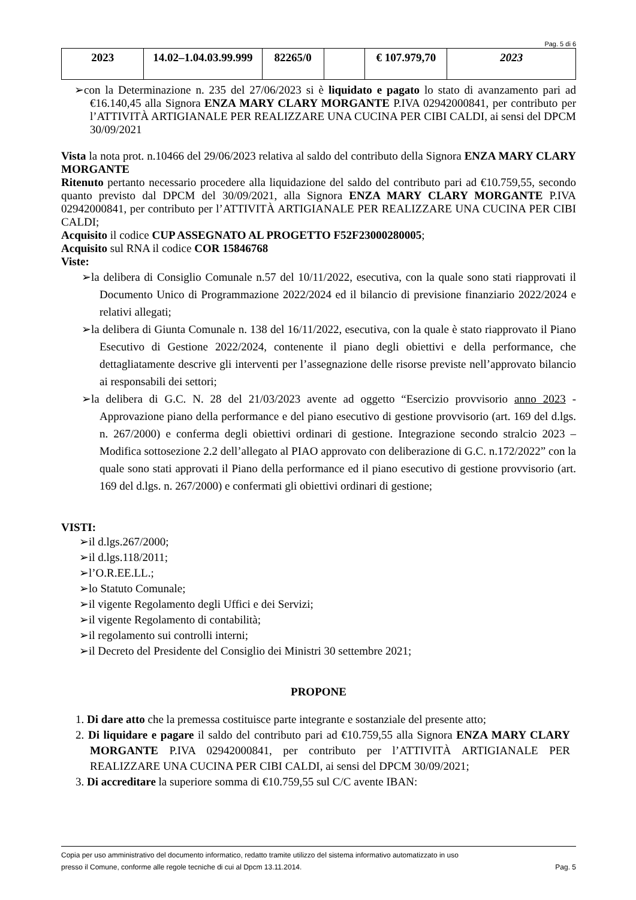Pag. 5 di 6
| 2023 | 14.02–1.04.03.99.999 | 82265/0 | | € 107.979,70 | 2023 |
➢con la Determinazione n. 235 del 27/06/2023 si è liquidato e pagato lo stato di avanzamento pari ad €16.140,45 alla Signora ENZA MARY CLARY MORGANTE P.IVA 02942000841, per contributo per l’ATTIVITÀ ARTIGIANALE PER REALIZZARE UNA CUCINA PER CIBI CALDI, ai sensi del DPCM 30/09/2021
Vista la nota prot. n.10466 del 29/06/2023 relativa al saldo del contributo della Signora ENZA MARY CLARY MORGANTE
Ritenuto pertanto necessario procedere alla liquidazione del saldo del contributo pari ad €10.759,55, secondo quanto previsto dal DPCM del 30/09/2021, alla Signora ENZA MARY CLARY MORGANTE P.IVA 02942000841, per contributo per l’ATTIVITÀ ARTIGIANALE PER REALIZZARE UNA CUCINA PER CIBI CALDI;
Acquisito il codice CUP ASSEGNATO AL PROGETTO F52F23000280005;
Acquisito sul RNA il codice COR 15846768
Viste:
➢la delibera di Consiglio Comunale n.57 del 10/11/2022, esecutiva, con la quale sono stati riapprovati il Documento Unico di Programmazione 2022/2024 ed il bilancio di previsione finanziario 2022/2024 e relativi allegati;
➢la delibera di Giunta Comunale n. 138 del 16/11/2022, esecutiva, con la quale è stato riapprovato il Piano Esecutivo di Gestione 2022/2024, contenente il piano degli obiettivi e della performance, che dettagliatamente descrive gli interventi per l’assegnazione delle risorse previste nell’approvato bilancio ai responsabili dei settori;
➢la delibera di G.C. N. 28 del 21/03/2023 avente ad oggetto “Esercizio provvisorio anno 2023 - Approvazione piano della performance e del piano esecutivo di gestione provvisorio (art. 169 del d.lgs. n. 267/2000) e conferma degli obiettivi ordinari di gestione. Integrazione secondo stralcio 2023 – Modifica sottosezione 2.2 dell’allegato al PIAO approvato con deliberazione di G.C. n.172/2022” con la quale sono stati approvati il Piano della performance ed il piano esecutivo di gestione provvisorio (art. 169 del d.lgs. n. 267/2000) e confermati gli obiettivi ordinari di gestione;
VISTI:
➢il d.lgs.267/2000;
➢il d.lgs.118/2011;
➢l’O.R.EE.LL.;
➢lo Statuto Comunale;
➢il vigente Regolamento degli Uffici e dei Servizi;
➢il vigente Regolamento di contabilità;
➢il regolamento sui controlli interni;
➢il Decreto del Presidente del Consiglio dei Ministri 30 settembre 2021;
PROPONE
1. Di dare atto che la premessa costituisce parte integrante e sostanziale del presente atto;
2. Di liquidare e pagare il saldo del contributo pari ad €10.759,55 alla Signora ENZA MARY CLARY MORGANTE P.IVA 02942000841, per contributo per l’ATTIVITÀ ARTIGIANALE PER REALIZZARE UNA CUCINA PER CIBI CALDI, ai sensi del DPCM 30/09/2021;
3. Di accreditare la superiore somma di €10.759,55 sul C/C avente IBAN:
Copia per uso amministrativo del documento informatico, redatto tramite utilizzo del sistema informativo automatizzato in uso
presso il Comune, conforme alle regole tecniche di cui al Dpcm 13.11.2014. Pag. 5